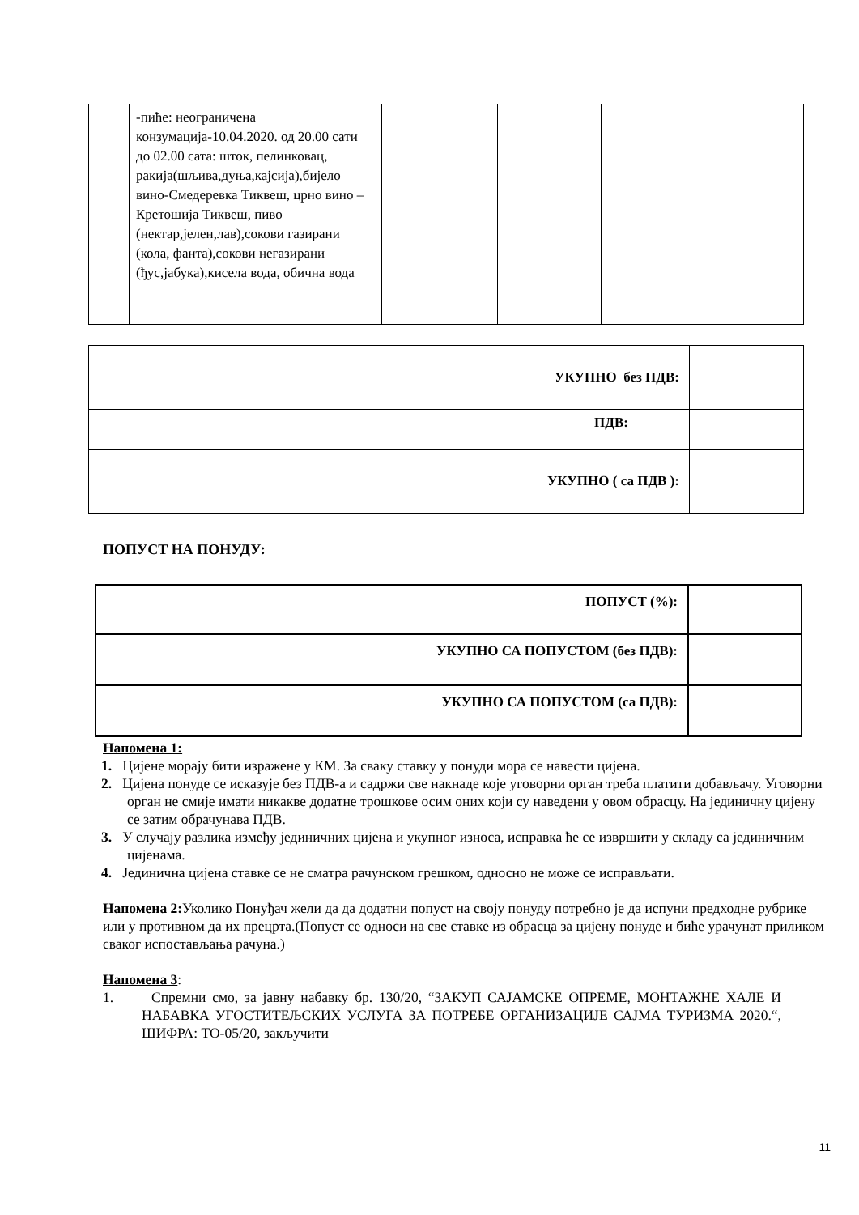| | -пиће: неограничена конзумација-10.04.2020. од 20.00 сати до 02.00 сата: шток, пелинковац, ракија(шљива,дуња,кајсија),бијело вино-Смедеревка Тиквеш, црно вино – Кретошија Тиквеш, пиво (нектар,јелен,лав),сокови газирани (кола, фанта),сокови негазирани (ђус,јабука),кисела вода, обична вода | | | | |
| УКУПНО без ПДВ: | |
| ПДВ: | |
| УКУПНО ( са ПДВ ): | |
ПОПУСТ НА ПОНУДУ:
| ПОПУСТ (%): | |
| УКУПНО СА ПОПУСТОМ (без ПДВ): | |
| УКУПНО СА ПОПУСТОМ (са ПДВ): | |
Напомена 1:
1. Цијене морају бити изражене у КМ. За сваку ставку у понуди мора се навести цијена.
2. Цијена понуде се исказује без ПДВ-а и садржи све накнаде које уговорни орган треба платити добављачу. Уговорни орган не смије имати никакве додатне трошкове осим оних који су наведени у овом обрасцу. На јединичну цијену се затим обрачунава ПДВ.
3. У случају разлика између јединичних цијена и укупног износа, исправка ће се извршити у складу са јединичним цијенама.
4. Јединична цијена ставке се не сматра рачунском грешком, односно не може се исправљати.
Напомена 2: Уколико Понуђач жели да да додатни попуст на своју понуду потребно је да испуни предходне рубрике или у противном да их прецрта.(Попуст се односи на све ставке из обрасца за цијену понуде и биће урачунат приликом сваког испостављања рачуна.)
Напомена 3:
1. Спремни смо, за јавну набавку бр. 130/20, “ЗАКУП САЈАМСКЕ ОПРЕМЕ, МОНТАЖНЕ ХАЛЕ И НАБАВКА УГОСТИТЕЉСКИХ УСЛУГА ЗА ПОТРЕБЕ ОРГАНИЗАЦИЈЕ САЈМА ТУРИЗМА 2020.“, ШИФРА: ТО-05/20, закључити
11